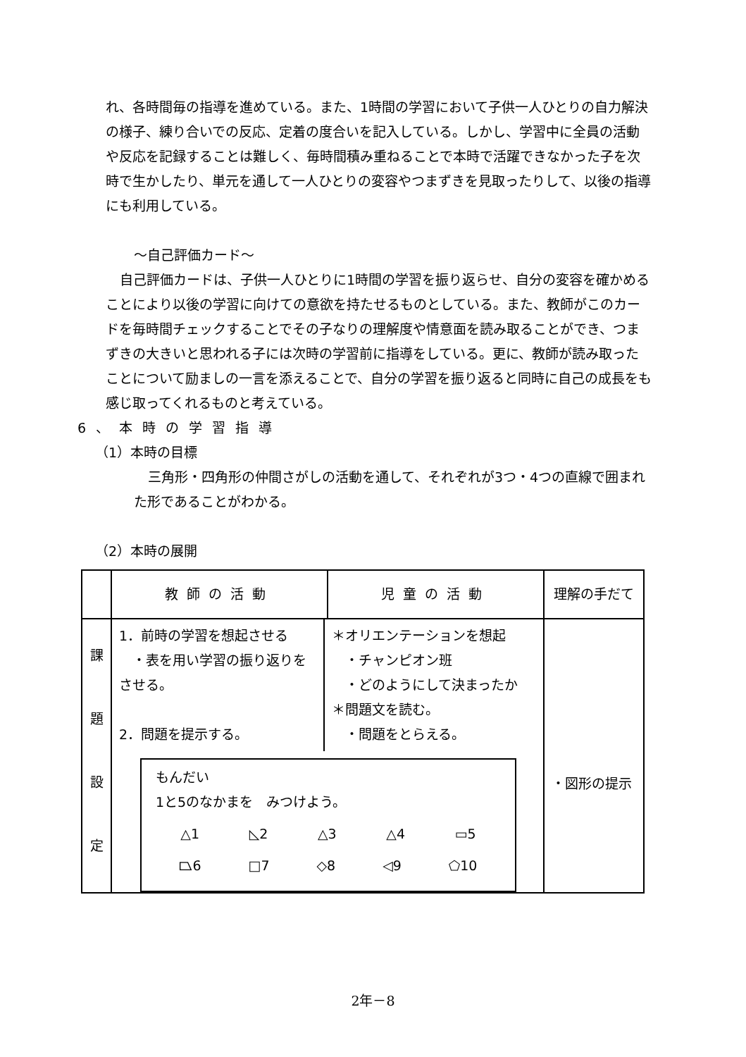れ、各時間毎の指導を進めている。また、1時間の学習において子供一人ひとりの自力解決の様子、練り合いでの反応、定着の度合いを記入している。しかし、学習中に全員の活動や反応を記録することは難しく、毎時間積み重ねることで本時で活躍できなかった子を次時で生かしたり、単元を通して一人ひとりの変容やつまずきを見取ったりして、以後の指導にも利用している。
〜自己評価カード〜
自己評価カードは、子供一人ひとりに1時間の学習を振り返らせ、自分の変容を確かめることにより以後の学習に向けての意欲を持たせるものとしている。また、教師がこのカードを毎時間チェックすることでその子なりの理解度や情意面を読み取ることができ、つまずきの大きいと思われる子には次時の学習前に指導をしている。更に、教師が読み取ったことについて励ましの一言を添えることで、自分の学習を振り返ると同時に自己の成長をも感じ取ってくれるものと考えている。
6、本時の学習指導
（1）本時の目標
三角形・四角形の仲間さがしの活動を通して、それぞれが3つ・4つの直線で囲まれた形であることがわかる。
（2）本時の展開
| | 教師の活動 | 児童の活動 | 理解の手だて |
| --- | --- | --- | --- |
| 課 題 設 定 | / 1．前時の学習を想起させる ・表を用い学習の振り返りをさせる。 2．問題を提示する。 / ＊オリエンテーションを想起 ・チャンピオン班 ・どのようにして決まったか ＊問題文を読む。 ・問題をとらえる。 / もんだい 1と5のなかまを みつけよう。 △1 ◺2 △3 △4 ▭5 ⏢6 □7 ◇8 ◁9 ⬠10 | | ・図形の提示 |
2年－8